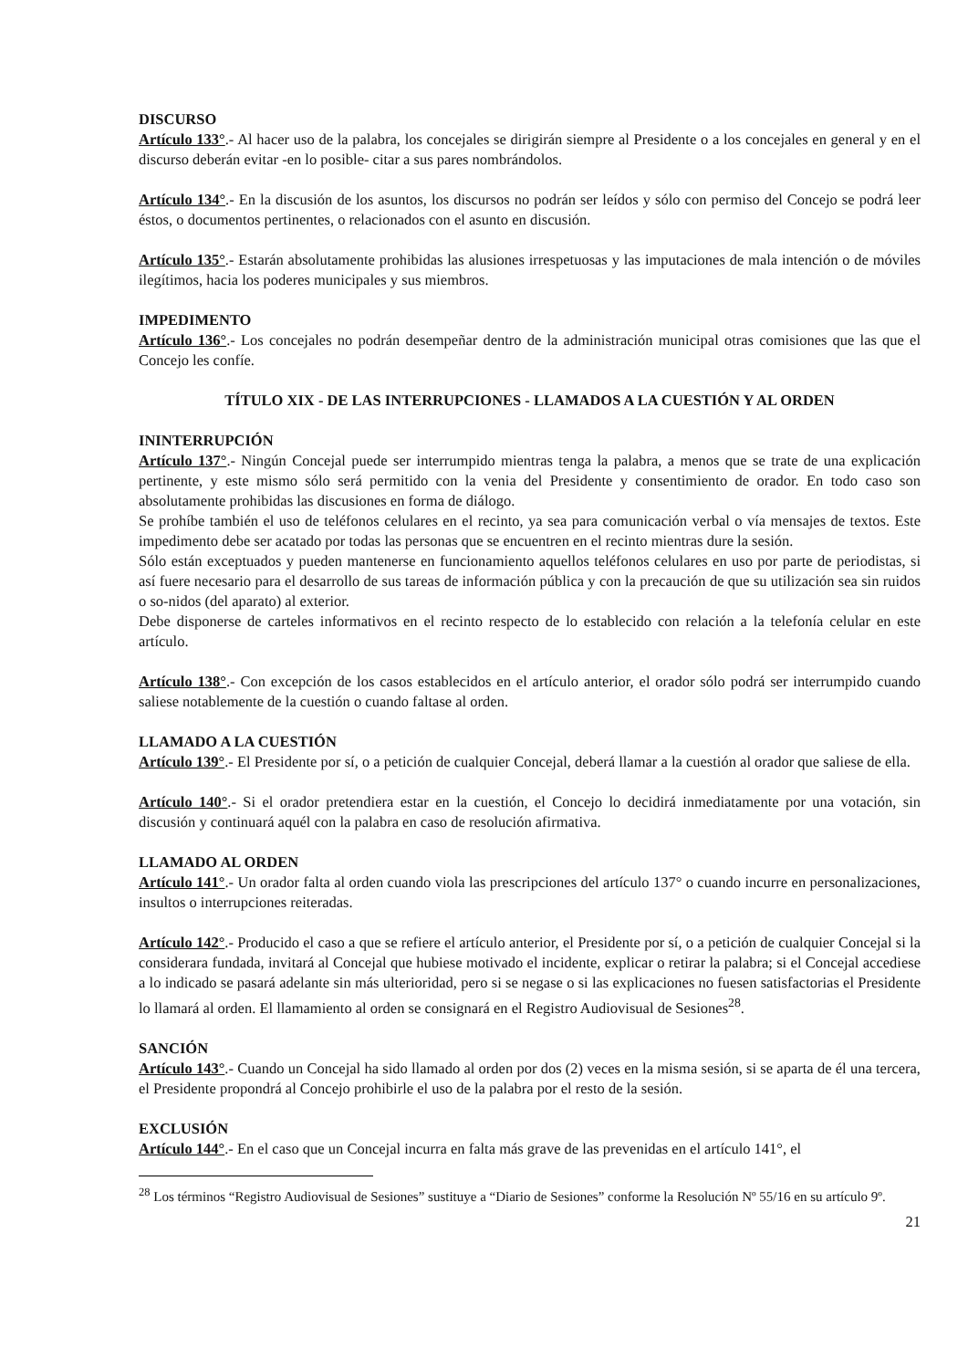DISCURSO
Artículo 133°.- Al hacer uso de la palabra, los concejales se dirigirán siempre al Presidente o a los concejales en general y en el discurso deberán evitar -en lo posible- citar a sus pares nombrándolos.
Artículo 134°.- En la discusión de los asuntos, los discursos no podrán ser leídos y sólo con permiso del Concejo se podrá leer éstos, o documentos pertinentes, o relacionados con el asunto en discusión.
Artículo 135°.- Estarán absolutamente prohibidas las alusiones irrespetuosas y las imputaciones de mala intención o de móviles ilegítimos, hacia los poderes municipales y sus miembros.
IMPEDIMENTO
Artículo 136°.- Los concejales no podrán desempeñar dentro de la administración municipal otras comisiones que las que el Concejo les confíe.
TÍTULO XIX - DE LAS INTERRUPCIONES - LLAMADOS A LA CUESTIÓN Y AL ORDEN
ININTERRUPCIÓN
Artículo 137°.- Ningún Concejal puede ser interrumpido mientras tenga la palabra, a menos que se trate de una explicación pertinente, y este mismo sólo será permitido con la venia del Presidente y consentimiento de orador. En todo caso son absolutamente prohibidas las discusiones en forma de diálogo.
Se prohíbe también el uso de teléfonos celulares en el recinto, ya sea para comunicación verbal o vía mensajes de textos. Este impedimento debe ser acatado por todas las personas que se encuentren en el recinto mientras dure la sesión.
Sólo están exceptuados y pueden mantenerse en funcionamiento aquellos teléfonos celulares en uso por parte de periodistas, si así fuere necesario para el desarrollo de sus tareas de información pública y con la precaución de que su utilización sea sin ruidos o so-nidos (del aparato) al exterior.
Debe disponerse de carteles informativos en el recinto respecto de lo establecido con relación a la telefonía celular en este artículo.
Artículo 138°.- Con excepción de los casos establecidos en el artículo anterior, el orador sólo podrá ser interrumpido cuando saliese notablemente de la cuestión o cuando faltase al orden.
LLAMADO A LA CUESTIÓN
Artículo 139°.- El Presidente por sí, o a petición de cualquier Concejal, deberá llamar a la cuestión al orador que saliese de ella.
Artículo 140°.- Si el orador pretendiera estar en la cuestión, el Concejo lo decidirá inmediatamente por una votación, sin discusión y continuará aquél con la palabra en caso de resolución afirmativa.
LLAMADO AL ORDEN
Artículo 141°.- Un orador falta al orden cuando viola las prescripciones del artículo 137° o cuando incurre en personalizaciones, insultos o interrupciones reiteradas.
Artículo 142°.- Producido el caso a que se refiere el artículo anterior, el Presidente por sí, o a petición de cualquier Concejal si la considerara fundada, invitará al Concejal que hubiese motivado el incidente, explicar o retirar la palabra; si el Concejal accediese a lo indicado se pasará adelante sin más ulterioridad, pero si se negase o si las explicaciones no fuesen satisfactorias el Presidente lo llamará al orden. El llamamiento al orden se consignará en el Registro Audiovisual de Sesiones<sup>28</sup>.
SANCIÓN
Artículo 143°.- Cuando un Concejal ha sido llamado al orden por dos (2) veces en la misma sesión, si se aparta de él una tercera, el Presidente propondrá al Concejo prohibirle el uso de la palabra por el resto de la sesión.
EXCLUSIÓN
Artículo 144°.- En el caso que un Concejal incurra en falta más grave de las prevenidas en el artículo 141°, el
<sup>28</sup> Los términos “Registro Audiovisual de Sesiones” sustituye a “Diario de Sesiones” conforme la Resolución Nº 55/16 en su artículo 9º.
21